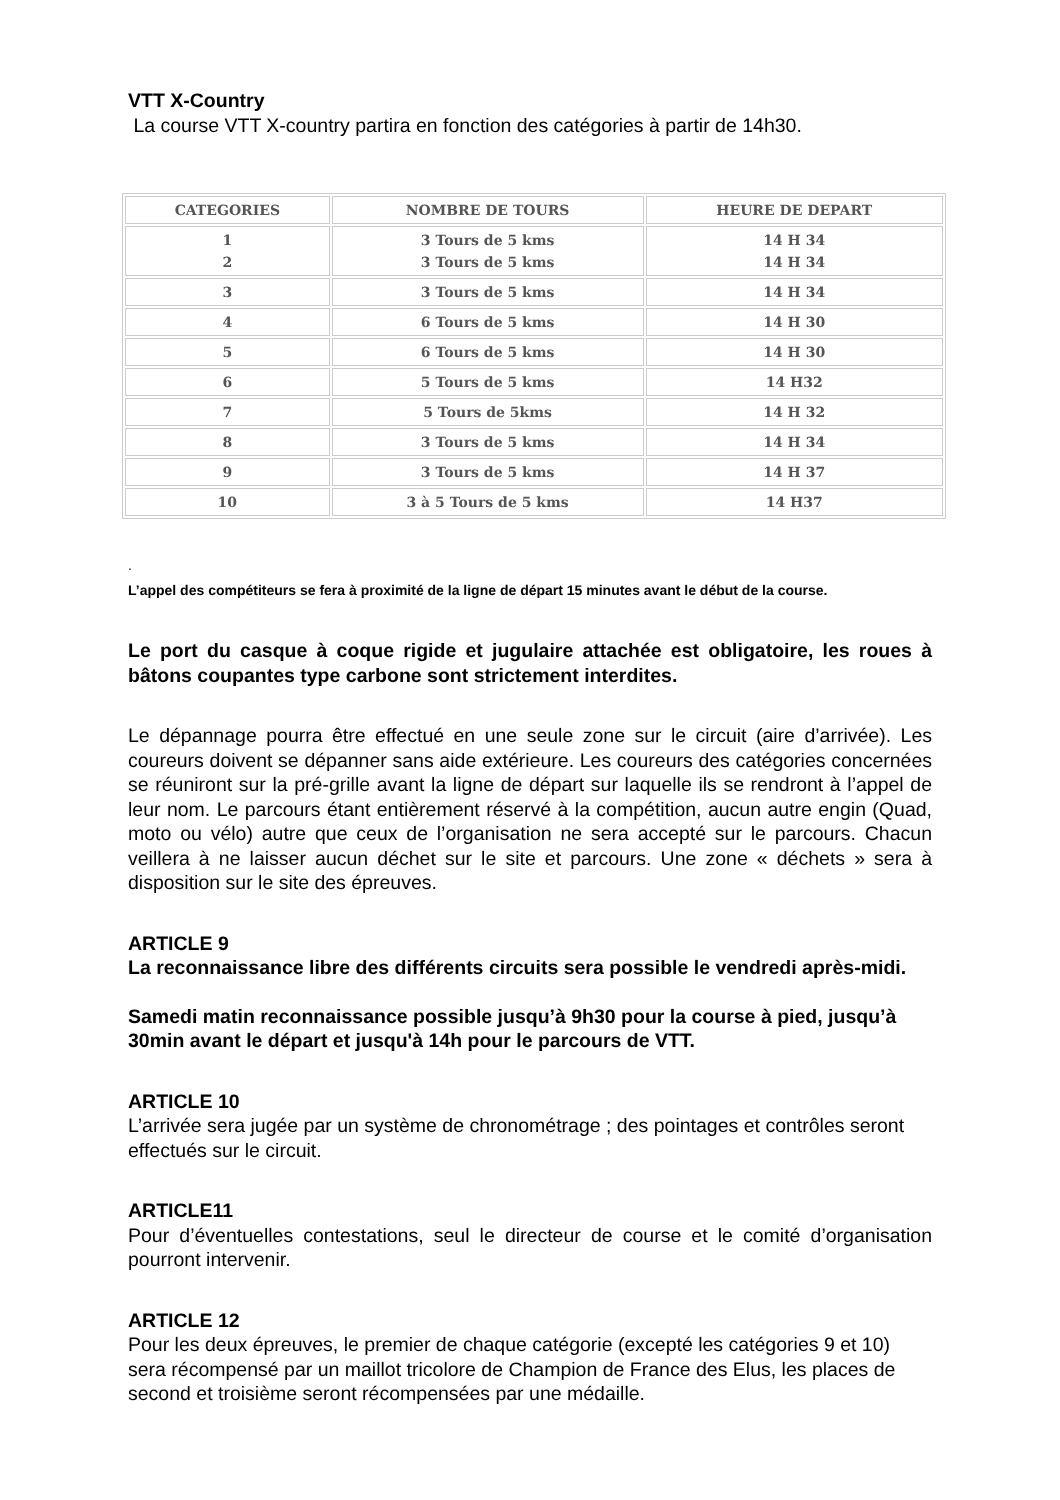VTT X-Country
La course VTT X-country partira en fonction des catégories à partir de 14h30.
| CATEGORIES | NOMBRE DE TOURS | HEURE DE DEPART |
| --- | --- | --- |
| 1 2 | 3 Tours de 5 kms 3 Tours de 5 kms | 14 H 34 14 H 34 |
| 3 | 3 Tours de 5 kms | 14 H 34 |
| 4 | 6 Tours de 5 kms | 14 H 30 |
| 5 | 6 Tours de 5 kms | 14 H 30 |
| 6 | 5 Tours de 5 kms | 14 H32 |
| 7 | 5 Tours de 5kms | 14 H 32 |
| 8 | 3 Tours de 5 kms | 14 H 34 |
| 9 | 3 Tours de 5 kms | 14 H 37 |
| 10 | 3 à 5 Tours de 5 kms | 14 H37 |
.
L’appel des compétiteurs se fera à proximité de la ligne de départ 15 minutes avant le début de la course.
Le port du casque à coque rigide et jugulaire attachée est obligatoire, les roues à bâtons coupantes type carbone sont strictement interdites.
Le dépannage pourra être effectué en une seule zone sur le circuit (aire d’arrivée). Les coureurs doivent se dépanner sans aide extérieure. Les coureurs des catégories concernées se réuniront sur la pré-grille avant la ligne de départ sur laquelle ils se rendront à l’appel de leur nom. Le parcours étant entièrement réservé à la compétition, aucun autre engin (Quad, moto ou vélo) autre que ceux de l’organisation ne sera accepté sur le parcours. Chacun veillera à ne laisser aucun déchet sur le site et parcours. Une zone « déchets » sera à disposition sur le site des épreuves.
ARTICLE 9
La reconnaissance libre des différents circuits sera possible le vendredi après-midi.
Samedi matin reconnaissance possible jusqu’à 9h30 pour la course à pied, jusqu’à 30min avant le départ et jusqu'à 14h pour le parcours de VTT.
ARTICLE 10
L’arrivée sera jugée par un système de chronométrage ; des pointages et contrôles seront effectués sur le circuit.
ARTICLE11
Pour d’éventuelles contestations, seul le directeur de course et le comité d’organisation pourront intervenir.
ARTICLE 12
Pour les deux épreuves, le premier de chaque catégorie (excepté les catégories 9 et 10) sera récompensé par un maillot tricolore de Champion de France des Elus, les places de second et troisième seront récompensées par une médaille.